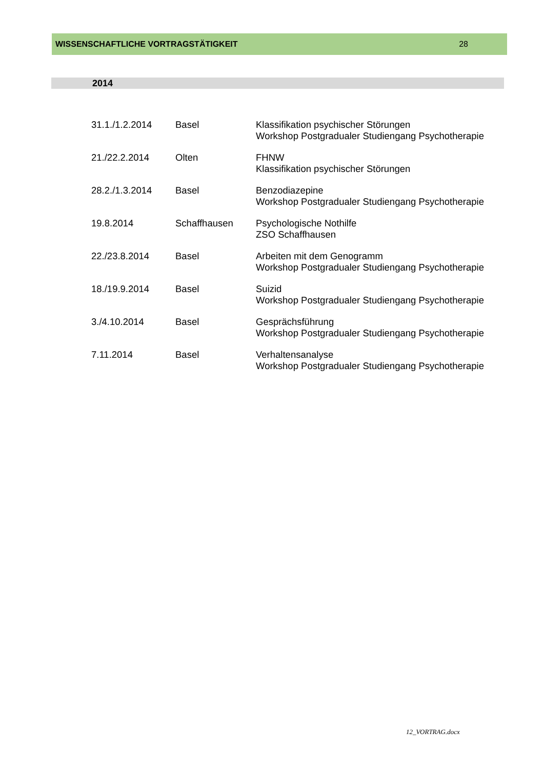WISSENSCHAFTLICHE VORTRAGSTÄTIGKEIT 28
2014
| 31.1./1.2.2014 | Basel | Klassifikation psychischer Störungen Workshop Postgradualer Studiengang Psychotherapie |
| 21./22.2.2014 | Olten | FHNW Klassifikation psychischer Störungen |
| 28.2./1.3.2014 | Basel | Benzodiazepine Workshop Postgradualer Studiengang Psychotherapie |
| 19.8.2014 | Schaffhausen | Psychologische Nothilfe ZSO Schaffhausen |
| 22./23.8.2014 | Basel | Arbeiten mit dem Genogramm Workshop Postgradualer Studiengang Psychotherapie |
| 18./19.9.2014 | Basel | Suizid Workshop Postgradualer Studiengang Psychotherapie |
| 3./4.10.2014 | Basel | Gesprächsführung Workshop Postgradualer Studiengang Psychotherapie |
| 7.11.2014 | Basel | Verhaltensanalyse Workshop Postgradualer Studiengang Psychotherapie |
12_VORTRAG.docx